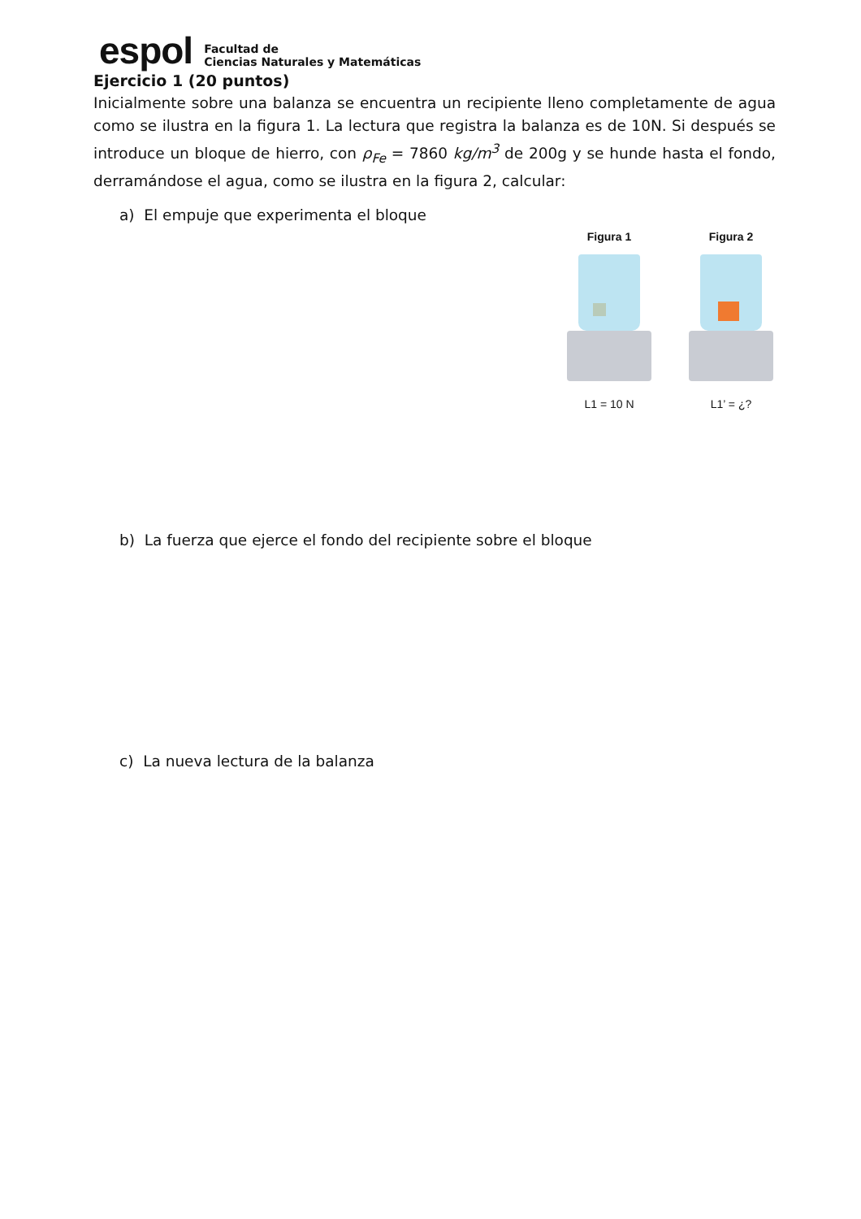espol
Facultad de
Ciencias Naturales y Matemáticas
Ejercicio 1 (20 puntos)
Inicialmente sobre una balanza se encuentra un recipiente lleno completamente de agua como se ilustra en la figura 1. La lectura que registra la balanza es de 10N. Si después se introduce un bloque de hierro, con ρ<sub>Fe</sub> = 7860 kg/m<sup>3</sup> de 200g y se hunde hasta el fondo, derramándose el agua, como se ilustra en la figura 2, calcular:
a) El empuje que experimenta el bloque
Figura 1
L1 = 10 N
Figura 2
L1’ = ¿?
b) La fuerza que ejerce el fondo del recipiente sobre el bloque
c) La nueva lectura de la balanza